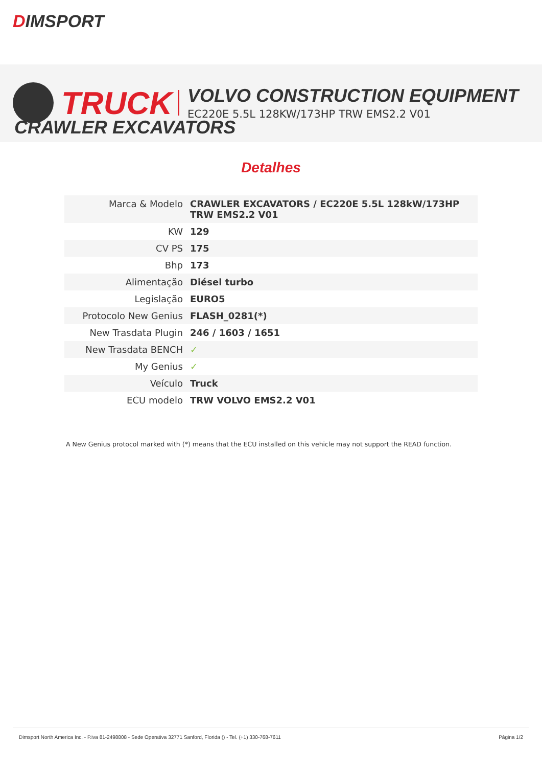DIMSPORT
TRUCK VOLVO CONSTRUCTION EQUIPMENT
EC220E 5.5L 128KW/173HP TRW EMS2.2 V01
CRAWLER EXCAVATORS
Detalhes
| Marca & Modelo | CRAWLER EXCAVATORS / EC220E 5.5L 128kW/173HP TRW EMS2.2 V01 |
| KW | 129 |
| CV PS | 175 |
| Bhp | 173 |
| Alimentação | Diésel turbo |
| Legislação | EURO5 |
| Protocolo New Genius | FLASH_0281(*) |
| New Trasdata Plugin | 246 / 1603 / 1651 |
| New Trasdata BENCH | ✓ |
| My Genius | ✓ |
| Veículo | Truck |
| ECU modelo | TRW VOLVO EMS2.2 V01 |
A New Genius protocol marked with (*) means that the ECU installed on this vehicle may not support the READ function.
Dimsport North America Inc. - P.iva 81-2498808 - Sede Operativa 32771 Sanford, Florida () - Tel. (+1) 330-768-7611
Página 1/2